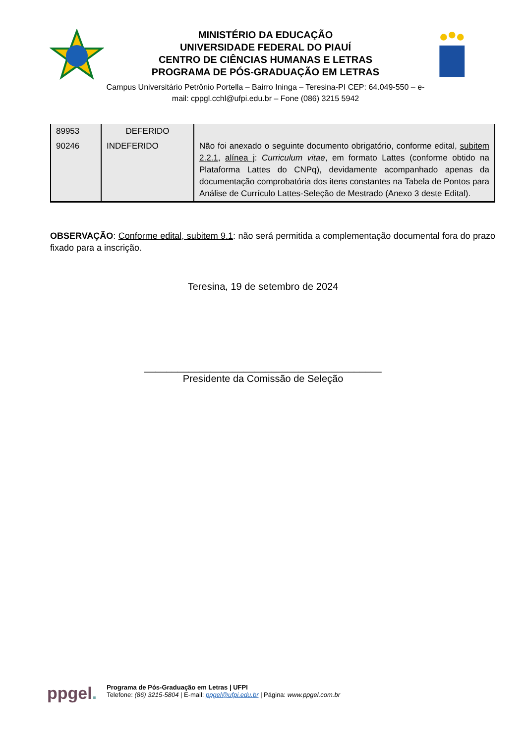MINISTÉRIO DA EDUCAÇÃO
UNIVERSIDADE FEDERAL DO PIAUÍ
CENTRO DE CIÊNCIAS HUMANAS E LETRAS
PROGRAMA DE PÓS-GRADUAÇÃO EM LETRAS
Campus Universitário Petrônio Portella – Bairro Ininga – Teresina-PI CEP: 64.049-550 – e-mail: cppgl.cchl@ufpi.edu.br – Fone (086) 3215 5942
| 89953 | DEFERIDO | |
| 90246 | INDEFERIDO | Não foi anexado o seguinte documento obrigatório, conforme edital, subitem 2.2.1 , alínea j : Curriculum vitae , em formato Lattes (conforme obtido na Plataforma Lattes do CNPq), devidamente acompanhado apenas da documentação comprobatória dos itens constantes na Tabela de Pontos para Análise de Currículo Lattes-Seleção de Mestrado (Anexo 3 deste Edital). |
OBSERVAÇÃO: Conforme edital, subitem 9.1: não será permitida a complementação documental fora do prazo fixado para a inscrição.
Teresina, 19 de setembro de 2024
___________________________________________
Presidente da Comissão de Seleção
ppgel.
Programa de Pós-Graduação em Letras | UFPI
Telefone: (86) 3215-5804 | E-mail: ppgel@ufpi.edu.br | Página: www.ppgel.com.br